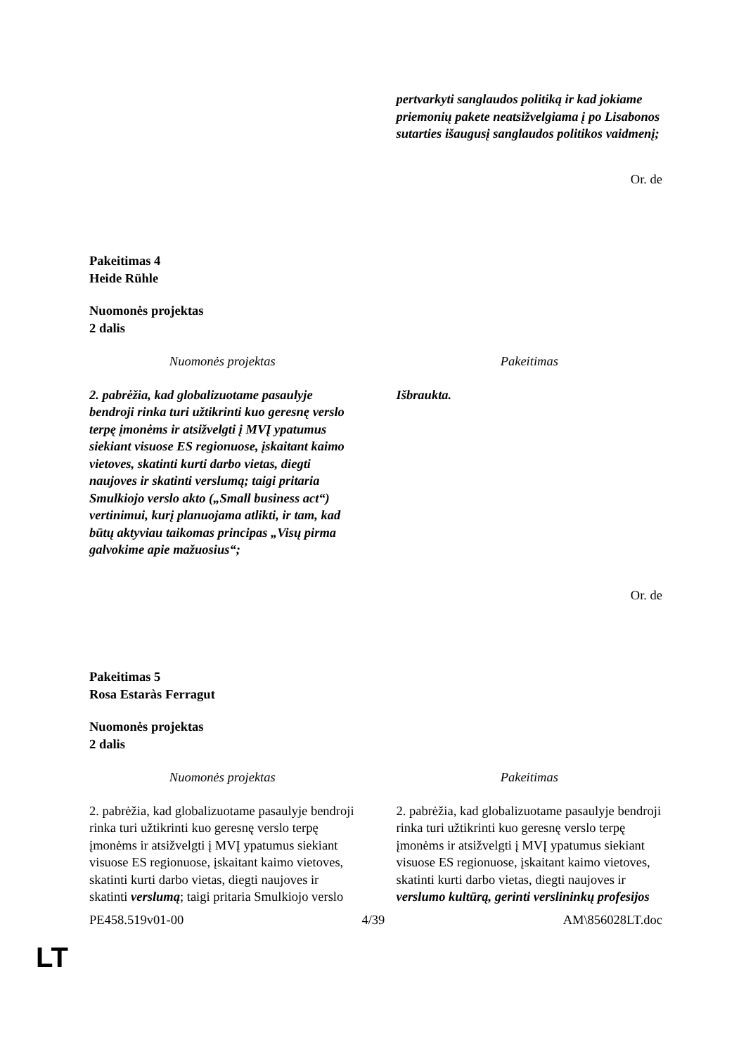| | pertvarkyti sanglaudos politiką ir kad jokiame priemonių pakete neatsižvelgiama į po Lisabonos sutarties išaugusį sanglaudos politikos vaidmenį; |
Or. de
Pakeitimas 4
Heide Rühle
Nuomonės projektas
2 dalis
| Nuomonės projektas | Pakeitimas |
| 2. pabrėžia, kad globalizuotame pasaulyje bendroji rinka turi užtikrinti kuo geresnę verslo terpę įmonėms ir atsižvelgti į MVĮ ypatumus siekiant visuose ES regionuose, įskaitant kaimo vietoves, skatinti kurti darbo vietas, diegti naujoves ir skatinti verslumą; taigi pritaria Smulkiojo verslo akto („Small business act“) vertinimui, kurį planuojama atlikti, ir tam, kad būtų aktyviau taikomas principas „Visų pirma galvokime apie mažuosius“; | Išbraukta. |
Or. de
Pakeitimas 5
Rosa Estaràs Ferragut
Nuomonės projektas
2 dalis
| Nuomonės projektas | Pakeitimas |
| 2. pabrėžia, kad globalizuotame pasaulyje bendroji rinka turi užtikrinti kuo geresnę verslo terpę įmonėms ir atsižvelgti į MVĮ ypatumus siekiant visuose ES regionuose, įskaitant kaimo vietoves, skatinti kurti darbo vietas, diegti naujoves ir skatinti verslumą ; taigi pritaria Smulkiojo verslo | 2. pabrėžia, kad globalizuotame pasaulyje bendroji rinka turi užtikrinti kuo geresnę verslo terpę įmonėms ir atsižvelgti į MVĮ ypatumus siekiant visuose ES regionuose, įskaitant kaimo vietoves, skatinti kurti darbo vietas, diegti naujoves ir verslumo kultūrą, gerinti verslininkų profesijos |
PE458.519v01-00 4/39 AM\856028LT.doc
LT